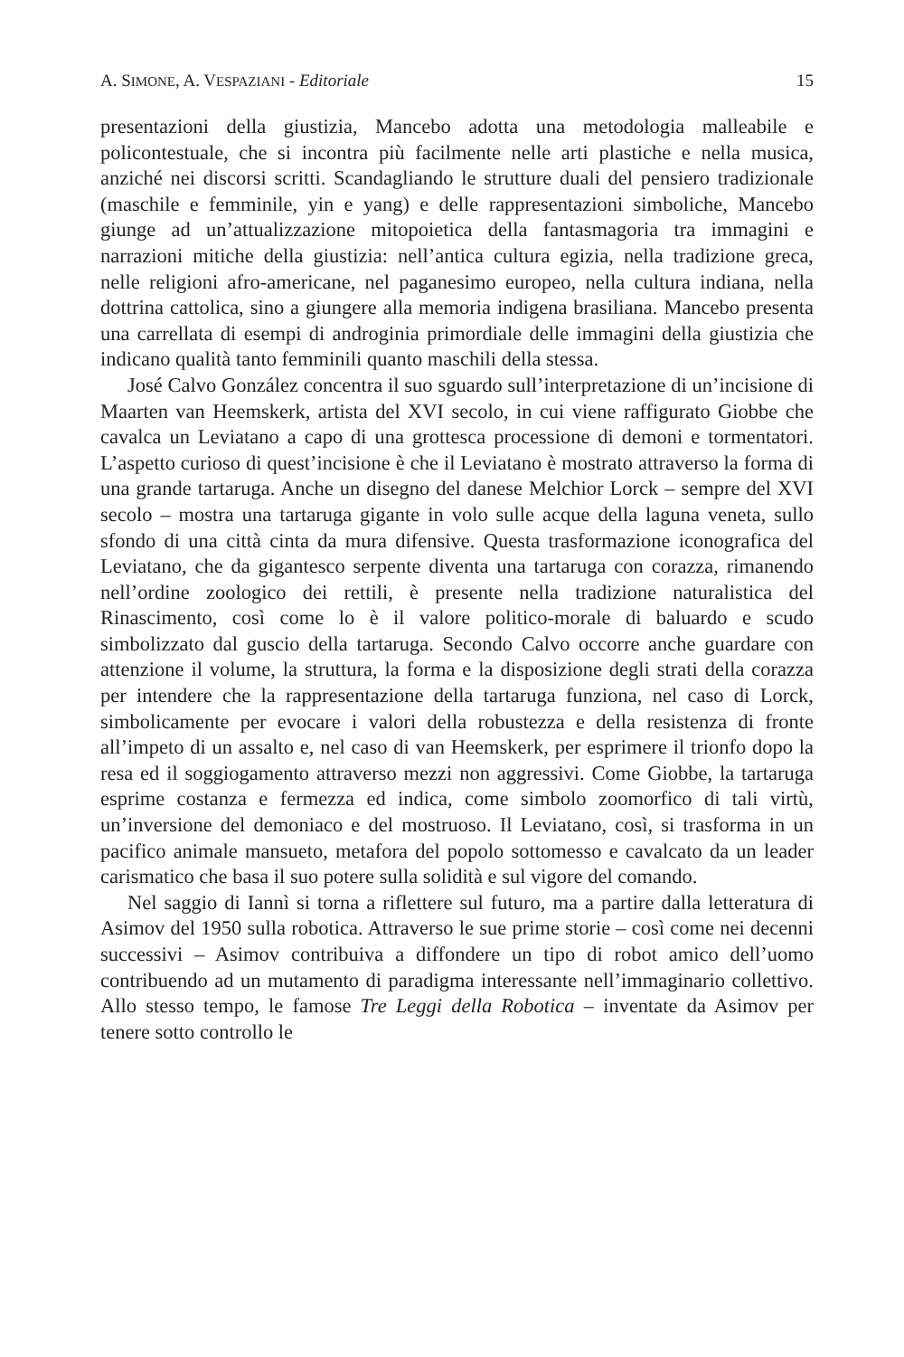A. SIMONE, A. VESPAZIANI - Editoriale 15
presentazioni della giustizia, Mancebo adotta una metodologia malleabile e policontestuale, che si incontra più facilmente nelle arti plastiche e nella musica, anziché nei discorsi scritti. Scandagliando le strutture duali del pensiero tradizionale (maschile e femminile, yin e yang) e delle rappresentazioni simboliche, Mancebo giunge ad un’attualizzazione mitopoietica della fantasmagoria tra immagini e narrazioni mitiche della giustizia: nell’antica cultura egizia, nella tradizione greca, nelle religioni afro-americane, nel paganesimo europeo, nella cultura indiana, nella dottrina cattolica, sino a giungere alla memoria indigena brasiliana. Mancebo presenta una carrellata di esempi di androginia primordiale delle immagini della giustizia che indicano qualità tanto femminili quanto maschili della stessa.
José Calvo González concentra il suo sguardo sull’interpretazione di un’incisione di Maarten van Heemskerk, artista del XVI secolo, in cui viene raffigurato Giobbe che cavalca un Leviatano a capo di una grottesca processione di demoni e tormentatori. L’aspetto curioso di quest’incisione è che il Leviatano è mostrato attraverso la forma di una grande tartaruga. Anche un disegno del danese Melchior Lorck – sempre del XVI secolo – mostra una tartaruga gigante in volo sulle acque della laguna veneta, sullo sfondo di una città cinta da mura difensive. Questa trasformazione iconografica del Leviatano, che da gigantesco serpente diventa una tartaruga con corazza, rimanendo nell’ordine zoologico dei rettili, è presente nella tradizione naturalistica del Rinascimento, così come lo è il valore politico-morale di baluardo e scudo simbolizzato dal guscio della tartaruga. Secondo Calvo occorre anche guardare con attenzione il volume, la struttura, la forma e la disposizione degli strati della corazza per intendere che la rappresentazione della tartaruga funziona, nel caso di Lorck, simbolicamente per evocare i valori della robustezza e della resistenza di fronte all’impeto di un assalto e, nel caso di van Heemskerk, per esprimere il trionfo dopo la resa ed il soggiogamento attraverso mezzi non aggressivi. Come Giobbe, la tartaruga esprime costanza e fermezza ed indica, come simbolo zoomorfico di tali virtù, un’inversione del demoniaco e del mostruoso. Il Leviatano, così, si trasforma in un pacifico animale mansueto, metafora del popolo sottomesso e cavalcato da un leader carismatico che basa il suo potere sulla solidità e sul vigore del comando.
Nel saggio di Iannì si torna a riflettere sul futuro, ma a partire dalla letteratura di Asimov del 1950 sulla robotica. Attraverso le sue prime storie – così come nei decenni successivi – Asimov contribuiva a diffondere un tipo di robot amico dell’uomo contribuendo ad un mutamento di paradigma interessante nell’immaginario collettivo. Allo stesso tempo, le famose Tre Leggi della Robotica – inventate da Asimov per tenere sotto controllo le